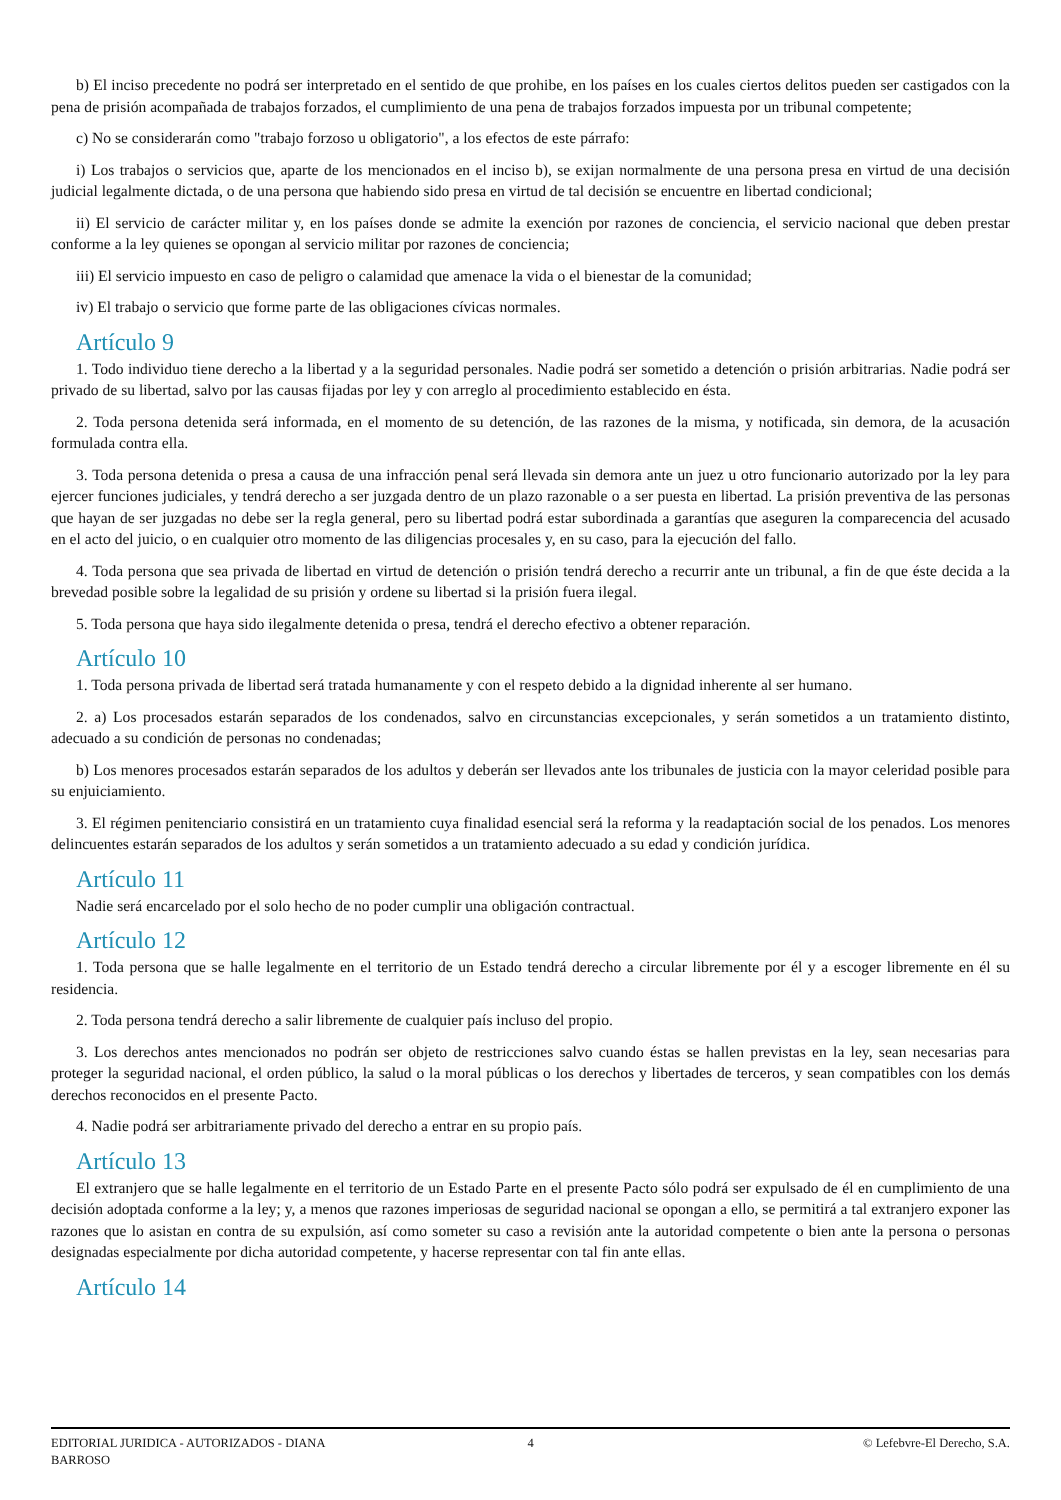b) El inciso precedente no podrá ser interpretado en el sentido de que prohibe, en los países en los cuales ciertos delitos pueden ser castigados con la pena de prisión acompañada de trabajos forzados, el cumplimiento de una pena de trabajos forzados impuesta por un tribunal competente;
c) No se considerarán como "trabajo forzoso u obligatorio", a los efectos de este párrafo:
i) Los trabajos o servicios que, aparte de los mencionados en el inciso b), se exijan normalmente de una persona presa en virtud de una decisión judicial legalmente dictada, o de una persona que habiendo sido presa en virtud de tal decisión se encuentre en libertad condicional;
ii) El servicio de carácter militar y, en los países donde se admite la exención por razones de conciencia, el servicio nacional que deben prestar conforme a la ley quienes se opongan al servicio militar por razones de conciencia;
iii) El servicio impuesto en caso de peligro o calamidad que amenace la vida o el bienestar de la comunidad;
iv) El trabajo o servicio que forme parte de las obligaciones cívicas normales.
Artículo 9
1. Todo individuo tiene derecho a la libertad y a la seguridad personales. Nadie podrá ser sometido a detención o prisión arbitrarias. Nadie podrá ser privado de su libertad, salvo por las causas fijadas por ley y con arreglo al procedimiento establecido en ésta.
2. Toda persona detenida será informada, en el momento de su detención, de las razones de la misma, y notificada, sin demora, de la acusación formulada contra ella.
3. Toda persona detenida o presa a causa de una infracción penal será llevada sin demora ante un juez u otro funcionario autorizado por la ley para ejercer funciones judiciales, y tendrá derecho a ser juzgada dentro de un plazo razonable o a ser puesta en libertad. La prisión preventiva de las personas que hayan de ser juzgadas no debe ser la regla general, pero su libertad podrá estar subordinada a garantías que aseguren la comparecencia del acusado en el acto del juicio, o en cualquier otro momento de las diligencias procesales y, en su caso, para la ejecución del fallo.
4. Toda persona que sea privada de libertad en virtud de detención o prisión tendrá derecho a recurrir ante un tribunal, a fin de que éste decida a la brevedad posible sobre la legalidad de su prisión y ordene su libertad si la prisión fuera ilegal.
5. Toda persona que haya sido ilegalmente detenida o presa, tendrá el derecho efectivo a obtener reparación.
Artículo 10
1. Toda persona privada de libertad será tratada humanamente y con el respeto debido a la dignidad inherente al ser humano.
2. a) Los procesados estarán separados de los condenados, salvo en circunstancias excepcionales, y serán sometidos a un tratamiento distinto, adecuado a su condición de personas no condenadas;
b) Los menores procesados estarán separados de los adultos y deberán ser llevados ante los tribunales de justicia con la mayor celeridad posible para su enjuiciamiento.
3. El régimen penitenciario consistirá en un tratamiento cuya finalidad esencial será la reforma y la readaptación social de los penados. Los menores delincuentes estarán separados de los adultos y serán sometidos a un tratamiento adecuado a su edad y condición jurídica.
Artículo 11
Nadie será encarcelado por el solo hecho de no poder cumplir una obligación contractual.
Artículo 12
1. Toda persona que se halle legalmente en el territorio de un Estado tendrá derecho a circular libremente por él y a escoger libremente en él su residencia.
2. Toda persona tendrá derecho a salir libremente de cualquier país incluso del propio.
3. Los derechos antes mencionados no podrán ser objeto de restricciones salvo cuando éstas se hallen previstas en la ley, sean necesarias para proteger la seguridad nacional, el orden público, la salud o la moral públicas o los derechos y libertades de terceros, y sean compatibles con los demás derechos reconocidos en el presente Pacto.
4. Nadie podrá ser arbitrariamente privado del derecho a entrar en su propio país.
Artículo 13
El extranjero que se halle legalmente en el territorio de un Estado Parte en el presente Pacto sólo podrá ser expulsado de él en cumplimiento de una decisión adoptada conforme a la ley; y, a menos que razones imperiosas de seguridad nacional se opongan a ello, se permitirá a tal extranjero exponer las razones que lo asistan en contra de su expulsión, así como someter su caso a revisión ante la autoridad competente o bien ante la persona o personas designadas especialmente por dicha autoridad competente, y hacerse representar con tal fin ante ellas.
Artículo 14
EDITORIAL JURIDICA - AUTORIZADOS - DIANA BARROSO
4 © Lefebvre-El Derecho, S.A.